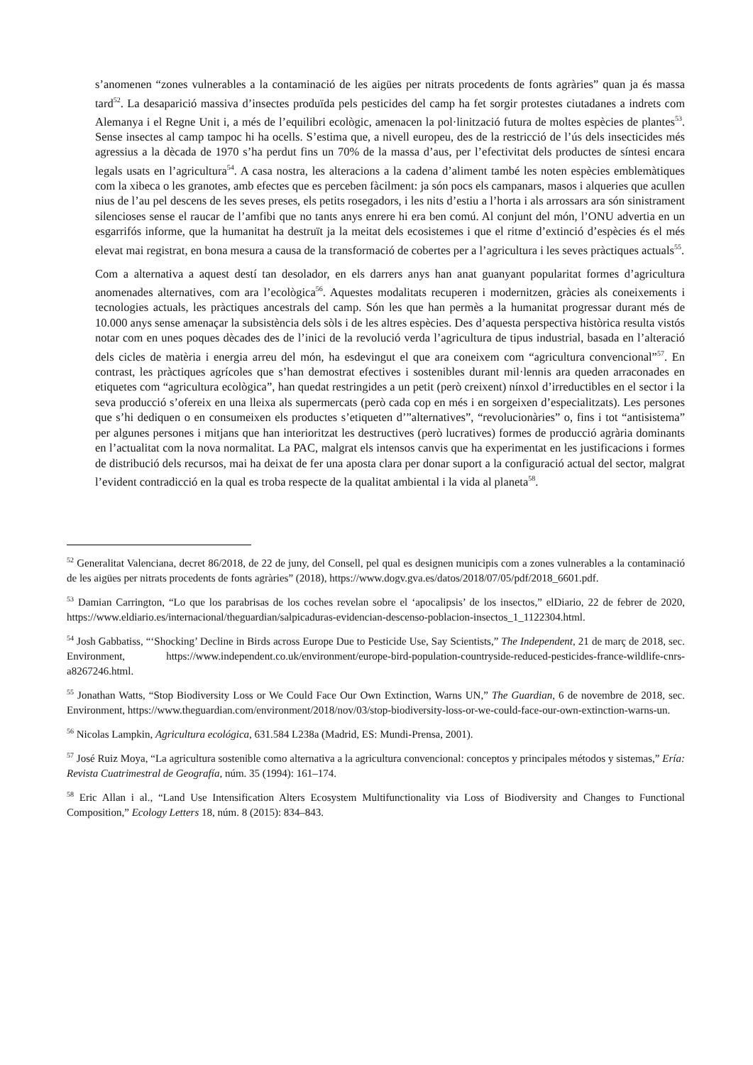s’anomenen “zones vulnerables a la contaminació de les aigües per nitrats procedents de fonts agràries” quan ja és massa tard<sup>52</sup>. La desaparició massiva d’insectes produïda pels pesticides del camp ha fet sorgir protestes ciutadanes a indrets com Alemanya i el Regne Unit i, a més de l’equilibri ecològic, amenacen la pol·linització futura de moltes espècies de plantes<sup>53</sup>. Sense insectes al camp tampoc hi ha ocells. S’estima que, a nivell europeu, des de la restricció de l’ús dels insecticides més agressius a la dècada de 1970 s’ha perdut fins un 70% de la massa d’aus, per l’efectivitat dels productes de síntesi encara legals usats en l’agricultura<sup>54</sup>. A casa nostra, les alteracions a la cadena d’aliment també les noten espècies emblemàtiques com la xibeca o les granotes, amb efectes que es perceben fàcilment: ja són pocs els campanars, masos i alqueries que acullen nius de l’au pel descens de les seves preses, els petits rosegadors, i les nits d’estiu a l’horta i als arrossars ara són sinistrament silencioses sense el raucar de l’amfibi que no tants anys enrere hi era ben comú. Al conjunt del món, l’ONU advertia en un esgarrifós informe, que la humanitat ha destruït ja la meitat dels ecosistemes i que el ritme d’extinció d’espècies és el més elevat mai registrat, en bona mesura a causa de la transformació de cobertes per a l’agricultura i les seves pràctiques actuals<sup>55</sup>.
Com a alternativa a aquest destí tan desolador, en els darrers anys han anat guanyant popularitat formes d’agricultura anomenades alternatives, com ara l’ecològica<sup>56</sup>. Aquestes modalitats recuperen i modernitzen, gràcies als coneixements i tecnologies actuals, les pràctiques ancestrals del camp. Són les que han permès a la humanitat progressar durant més de 10.000 anys sense amenaçar la subsistència dels sòls i de les altres espècies. Des d’aquesta perspectiva històrica resulta vistós notar com en unes poques dècades des de l’inici de la revolució verda l’agricultura de tipus industrial, basada en l’alteració dels cicles de matèria i energia arreu del món, ha esdevingut el que ara coneixem com “agricultura convencional”<sup>57</sup>. En contrast, les pràctiques agrícoles que s’han demostrat efectives i sostenibles durant mil·lennis ara queden arraconades en etiquetes com “agricultura ecològica”, han quedat restringides a un petit (però creixent) nínxol d’irreductibles en el sector i la seva producció s’ofereix en una lleixa als supermercats (però cada cop en més i en sorgeixen d’especialitzats). Les persones que s’hi dediquen o en consumeixen els productes s’etiqueten d’”alternatives”, “revolucionàries” o, fins i tot “antisistema” per algunes persones i mitjans que han interioritzat les destructives (però lucratives) formes de producció agrària dominants en l’actualitat com la nova normalitat. La PAC, malgrat els intensos canvis que ha experimentat en les justificacions i formes de distribució dels recursos, mai ha deixat de fer una aposta clara per donar suport a la configuració actual del sector, malgrat l’evident contradicció en la qual es troba respecte de la qualitat ambiental i la vida al planeta<sup>58</sup>.
<sup>52</sup> Generalitat Valenciana, decret 86/2018, de 22 de juny, del Consell, pel qual es designen municipis com a zones vulnerables a la contaminació de les aigües per nitrats procedents de fonts agràries” (2018), https://www.dogv.gva.es/datos/2018/07/05/pdf/2018_6601.pdf.
<sup>53</sup> Damian Carrington, “Lo que los parabrisas de los coches revelan sobre el ‘apocalipsis’ de los insectos,” elDiario, 22 de febrer de 2020, https://www.eldiario.es/internacional/theguardian/salpicaduras-evidencian-descenso-poblacion-insectos_1_1122304.html.
<sup>54</sup> Josh Gabbatiss, “‘Shocking’ Decline in Birds across Europe Due to Pesticide Use, Say Scientists,” The Independent, 21 de març de 2018, sec. Environment, https://www.independent.co.uk/environment/europe-bird-population-countryside-reduced-pesticides-france-wildlife-cnrs-a8267246.html.
<sup>55</sup> Jonathan Watts, “Stop Biodiversity Loss or We Could Face Our Own Extinction, Warns UN,” The Guardian, 6 de novembre de 2018, sec. Environment, https://www.theguardian.com/environment/2018/nov/03/stop-biodiversity-loss-or-we-could-face-our-own-extinction-warns-un.
<sup>56</sup> Nicolas Lampkin, Agricultura ecológica, 631.584 L238a (Madrid, ES: Mundi-Prensa, 2001).
<sup>57</sup> José Ruiz Moya, “La agricultura sostenible como alternativa a la agricultura convencional: conceptos y principales métodos y sistemas,” Ería: Revista Cuatrimestral de Geografía, núm. 35 (1994): 161–174.
<sup>58</sup> Eric Allan i al., “Land Use Intensification Alters Ecosystem Multifunctionality via Loss of Biodiversity and Changes to Functional Composition,” Ecology Letters 18, núm. 8 (2015): 834–843.